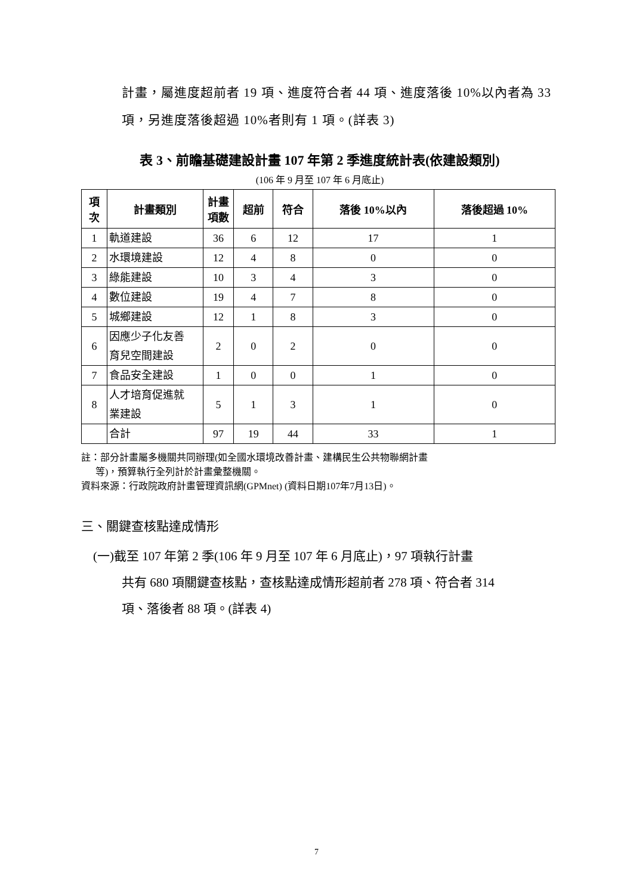計畫，屬進度超前者 19 項、進度符合者 44 項、進度落後 10%以內者為 33 項，另進度落後超過 10%者則有 1 項。(詳表 3)
表 3、前瞻基礎建設計畫 107 年第 2 季進度統計表(依建設類別)
(106 年 9 月至 107 年 6 月底止)
| 項 次 | 計畫類別 | 計畫 項數 | 超前 | 符合 | 落後 10%以內 | 落後超過 10% |
| --- | --- | --- | --- | --- | --- | --- |
| 1 | 軌道建設 | 36 | 6 | 12 | 17 | 1 |
| 2 | 水環境建設 | 12 | 4 | 8 | 0 | 0 |
| 3 | 綠能建設 | 10 | 3 | 4 | 3 | 0 |
| 4 | 數位建設 | 19 | 4 | 7 | 8 | 0 |
| 5 | 城鄉建設 | 12 | 1 | 8 | 3 | 0 |
| 6 | 因應少子化友善 育兒空間建設 | 2 | 0 | 2 | 0 | 0 |
| 7 | 食品安全建設 | 1 | 0 | 0 | 1 | 0 |
| 8 | 人才培育促進就 業建設 | 5 | 1 | 3 | 1 | 0 |
| | 合計 | 97 | 19 | 44 | 33 | 1 |
註：部分計畫屬多機關共同辦理(如全國水環境改善計畫、建構民生公共物聯網計畫
等)，預算執行全列計於計畫彙整機關。
資料來源：行政院政府計畫管理資訊網(GPMnet) (資料日期107年7月13日)。
三、關鍵查核點達成情形
(一)截至 107 年第 2 季(106 年 9 月至 107 年 6 月底止)，97 項執行計畫
共有 680 項關鍵查核點，查核點達成情形超前者 278 項、符合者 314
項、落後者 88 項。(詳表 4)
7